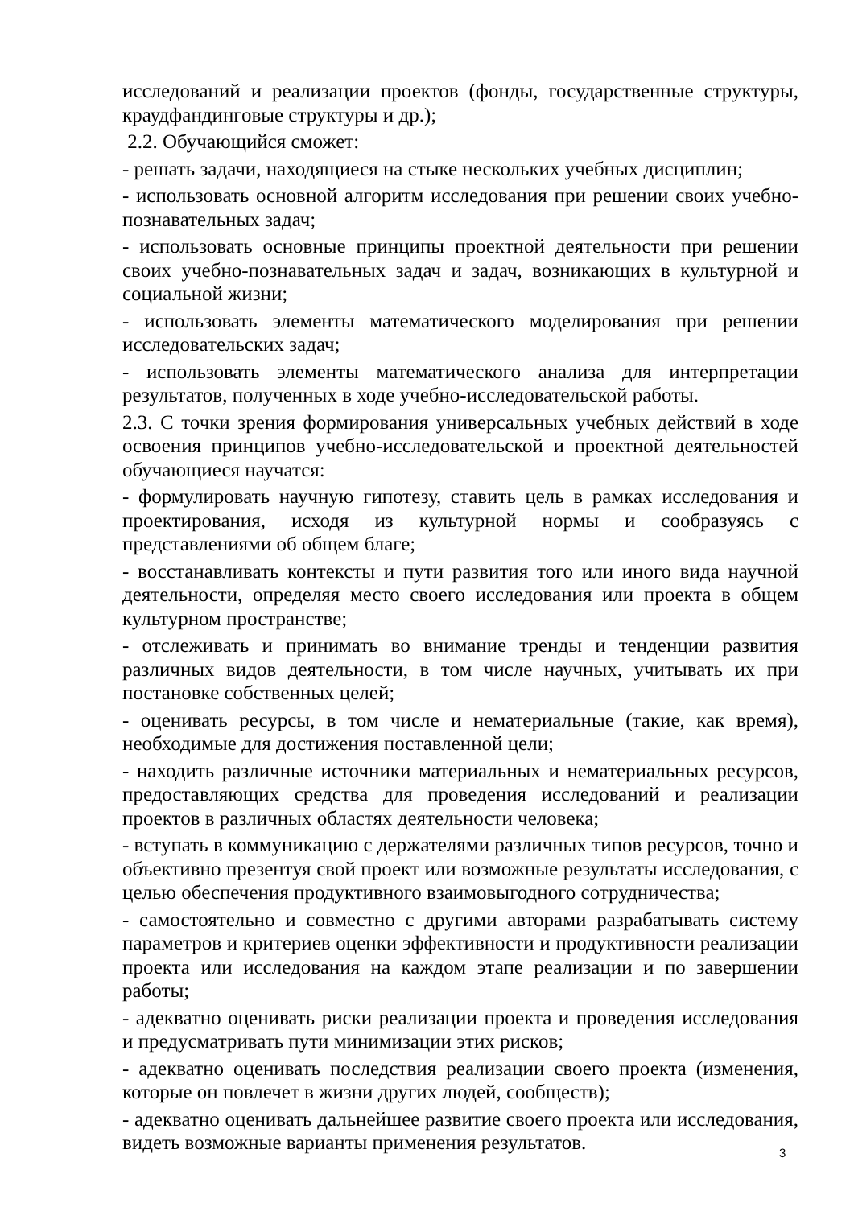исследований и реализации проектов (фонды, государственные структуры, краудфандинговые структуры и др.);
2.2. Обучающийся сможет:
- решать задачи, находящиеся на стыке нескольких учебных дисциплин;
- использовать основной алгоритм исследования при решении своих учебно-познавательных задач;
- использовать основные принципы проектной деятельности при решении своих учебно-познавательных задач и задач, возникающих в культурной и социальной жизни;
- использовать элементы математического моделирования при решении исследовательских задач;
- использовать элементы математического анализа для интерпретации результатов, полученных в ходе учебно-исследовательской работы.
2.3. С точки зрения формирования универсальных учебных действий в ходе освоения принципов учебно-исследовательской и проектной деятельностей обучающиеся научатся:
- формулировать научную гипотезу, ставить цель в рамках исследования и проектирования, исходя из культурной нормы и сообразуясь с представлениями об общем благе;
- восстанавливать контексты и пути развития того или иного вида научной деятельности, определяя место своего исследования или проекта в общем культурном пространстве;
- отслеживать и принимать во внимание тренды и тенденции развития различных видов деятельности, в том числе научных, учитывать их при постановке собственных целей;
- оценивать ресурсы, в том числе и нематериальные (такие, как время), необходимые для достижения поставленной цели;
- находить различные источники материальных и нематериальных ресурсов, предоставляющих средства для проведения исследований и реализации проектов в различных областях деятельности человека;
- вступать в коммуникацию с держателями различных типов ресурсов, точно и объективно презентуя свой проект или возможные результаты исследования, с целью обеспечения продуктивного взаимовыгодного сотрудничества;
- самостоятельно и совместно с другими авторами разрабатывать систему параметров и критериев оценки эффективности и продуктивности реализации проекта или исследования на каждом этапе реализации и по завершении работы;
- адекватно оценивать риски реализации проекта и проведения исследования и предусматривать пути минимизации этих рисков;
- адекватно оценивать последствия реализации своего проекта (изменения, которые он повлечет в жизни других людей, сообществ);
- адекватно оценивать дальнейшее развитие своего проекта или исследования, видеть возможные варианты применения результатов.
3